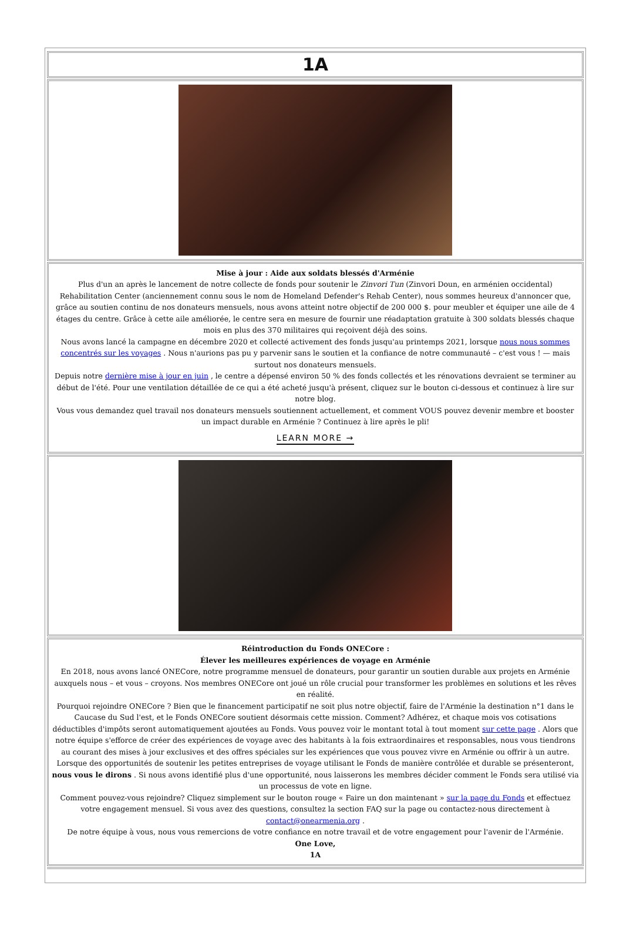1A
Mise à jour : Aide aux soldats blessés d'Arménie
Plus d'un an après le lancement de notre collecte de fonds pour soutenir le Zinvori Tun (Zinvori Doun, en arménien occidental) Rehabilitation Center (anciennement connu sous le nom de Homeland Defender's Rehab Center), nous sommes heureux d'annoncer que, grâce au soutien continu de nos donateurs mensuels, nous avons atteint notre objectif de 200 000 $. pour meubler et équiper une aile de 4 étages du centre. Grâce à cette aile améliorée, le centre sera en mesure de fournir une réadaptation gratuite à 300 soldats blessés chaque mois en plus des 370 militaires qui reçoivent déjà des soins.
Nous avons lancé la campagne en décembre 2020 et collecté activement des fonds jusqu'au printemps 2021, lorsque nous nous sommes concentrés sur les voyages . Nous n'aurions pas pu y parvenir sans le soutien et la confiance de notre communauté – c'est vous ! — mais surtout nos donateurs mensuels.
Depuis notre dernière mise à jour en juin , le centre a dépensé environ 50 % des fonds collectés et les rénovations devraient se terminer au début de l'été. Pour une ventilation détaillée de ce qui a été acheté jusqu'à présent, cliquez sur le bouton ci-dessous et continuez à lire sur notre blog.
Vous vous demandez quel travail nos donateurs mensuels soutiennent actuellement, et comment VOUS pouvez devenir membre et booster un impact durable en Arménie ? Continuez à lire après le pli!
LEARN MORE →
Réintroduction du Fonds ONECore :
Élever les meilleures expériences de voyage en Arménie
En 2018, nous avons lancé ONECore, notre programme mensuel de donateurs, pour garantir un soutien durable aux projets en Arménie auxquels nous – et vous – croyons. Nos membres ONECore ont joué un rôle crucial pour transformer les problèmes en solutions et les rêves en réalité.
Pourquoi rejoindre ONECore ? Bien que le financement participatif ne soit plus notre objectif, faire de l'Arménie la destination n°1 dans le Caucase du Sud l'est, et le Fonds ONECore soutient désormais cette mission. Comment? Adhérez, et chaque mois vos cotisations déductibles d'impôts seront automatiquement ajoutées au Fonds. Vous pouvez voir le montant total à tout moment sur cette page . Alors que notre équipe s'efforce de créer des expériences de voyage avec des habitants à la fois extraordinaires et responsables, nous vous tiendrons au courant des mises à jour exclusives et des offres spéciales sur les expériences que vous pouvez vivre en Arménie ou offrir à un autre. Lorsque des opportunités de soutenir les petites entreprises de voyage utilisant le Fonds de manière contrôlée et durable se présenteront, nous vous le dirons . Si nous avons identifié plus d'une opportunité, nous laisserons les membres décider comment le Fonds sera utilisé via un processus de vote en ligne.
Comment pouvez-vous rejoindre? Cliquez simplement sur le bouton rouge « Faire un don maintenant » sur la page du Fonds et effectuez votre engagement mensuel. Si vous avez des questions, consultez la section FAQ sur la page ou contactez-nous directement à contact@onearmenia.org .
De notre équipe à vous, nous vous remercions de votre confiance en notre travail et de votre engagement pour l'avenir de l'Arménie.
One Love,
1A